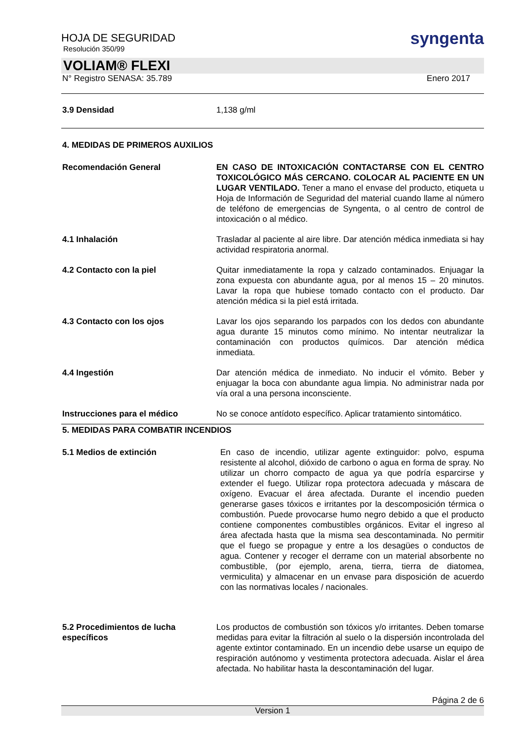HOJA DE SEGURIDAD
Resolución 350/99
syngenta
VOLIAM® FLEXI
N° Registro SENASA: 35.789 Enero 2017
3.9 Densidad 1,138 g/ml
4. MEDIDAS DE PRIMEROS AUXILIOS
Recomendación General EN CASO DE INTOXICACIÓN CONTACTARSE CON EL CENTRO TOXICOLÓGICO MÁS CERCANO. COLOCAR AL PACIENTE EN UN LUGAR VENTILADO. Tener a mano el envase del producto, etiqueta u Hoja de Información de Seguridad del material cuando llame al número de teléfono de emergencias de Syngenta, o al centro de control de intoxicación o al médico.
4.1 Inhalación Trasladar al paciente al aire libre. Dar atención médica inmediata si hay actividad respiratoria anormal.
4.2 Contacto con la piel Quitar inmediatamente la ropa y calzado contaminados. Enjuagar la zona expuesta con abundante agua, por al menos 15 – 20 minutos. Lavar la ropa que hubiese tomado contacto con el producto. Dar atención médica si la piel está irritada.
4.3 Contacto con los ojos Lavar los ojos separando los parpados con los dedos con abundante agua durante 15 minutos como mínimo. No intentar neutralizar la contaminación con productos químicos. Dar atención médica inmediata.
4.4 Ingestión Dar atención médica de inmediato. No inducir el vómito. Beber y enjuagar la boca con abundante agua limpia. No administrar nada por vía oral a una persona inconsciente.
Instrucciones para el médico No se conoce antídoto específico. Aplicar tratamiento sintomático.
5. MEDIDAS PARA COMBATIR INCENDIOS
5.1 Medios de extinción En caso de incendio, utilizar agente extinguidor: polvo, espuma resistente al alcohol, dióxido de carbono o agua en forma de spray. No utilizar un chorro compacto de agua ya que podría esparcirse y extender el fuego. Utilizar ropa protectora adecuada y máscara de oxígeno. Evacuar el área afectada. Durante el incendio pueden generarse gases tóxicos e irritantes por la descomposición térmica o combustión. Puede provocarse humo negro debido a que el producto contiene componentes combustibles orgánicos. Evitar el ingreso al área afectada hasta que la misma sea descontaminada. No permitir que el fuego se propague y entre a los desagües o conductos de agua. Contener y recoger el derrame con un material absorbente no combustible, (por ejemplo, arena, tierra, tierra de diatomea, vermiculita) y almacenar en un envase para disposición de acuerdo con las normativas locales / nacionales.
5.2 Procedimientos de lucha específicos
Los productos de combustión son tóxicos y/o irritantes. Deben tomarse medidas para evitar la filtración al suelo o la dispersión incontrolada del agente extintor contaminado. En un incendio debe usarse un equipo de respiración autónomo y vestimenta protectora adecuada. Aislar el área afectada. No habilitar hasta la descontaminación del lugar.
Página 2 de 6
Version 1